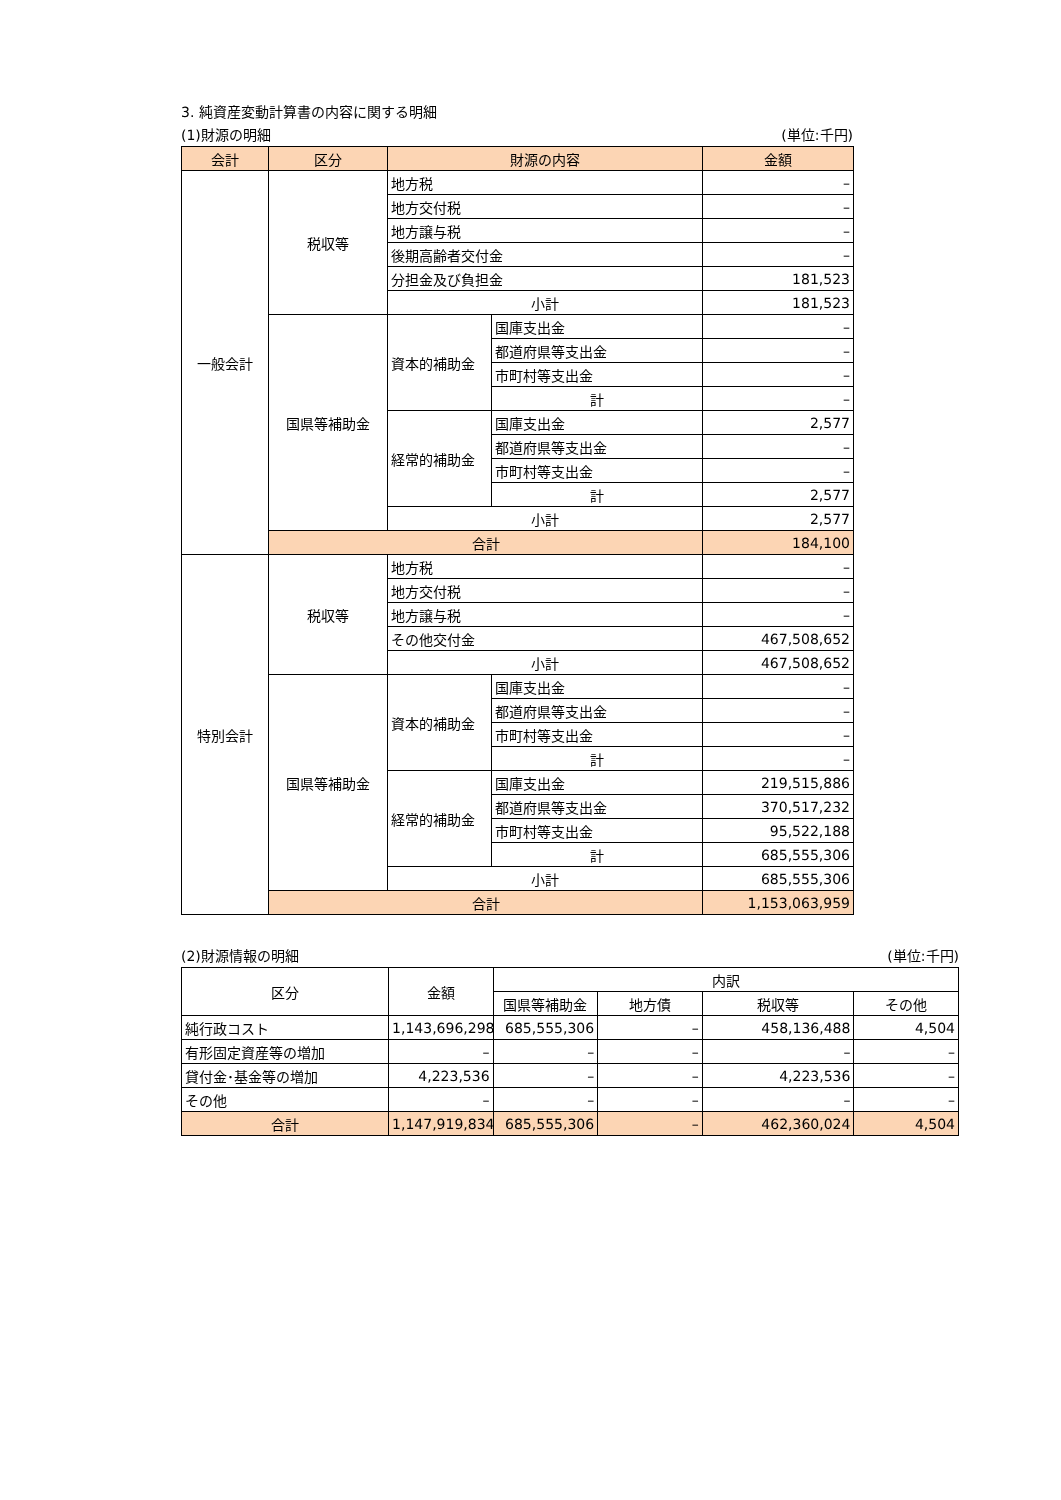3. 純資産変動計算書の内容に関する明細
(1)財源の明細 (単位:千円)
| 会計 | 区分 | 財源の内容 | | 金額 |
| --- | --- | --- | --- | --- |
| 一般会計 | 税収等 | 地方税 | | – |
| | | 地方交付税 | | – |
| | | 地方譲与税 | | – |
| | | 後期高齢者交付金 | | – |
| | | 分担金及び負担金 | | 181,523 |
| | | 小計 | | 181,523 |
| | 国県等補助金 | 資本的補助金 | 国庫支出金 | – |
| | | | 都道府県等支出金 | – |
| | | | 市町村等支出金 | – |
| | | | 計 | – |
| | | 経常的補助金 | 国庫支出金 | 2,577 |
| | | | 都道府県等支出金 | – |
| | | | 市町村等支出金 | – |
| | | | 計 | 2,577 |
| | | 小計 | | 2,577 |
| | 合計 | | | 184,100 |
| 特別会計 | 税収等 | 地方税 | | – |
| | | 地方交付税 | | – |
| | | 地方譲与税 | | – |
| | | その他交付金 | | 467,508,652 |
| | | 小計 | | 467,508,652 |
| | 国県等補助金 | 資本的補助金 | 国庫支出金 | – |
| | | | 都道府県等支出金 | – |
| | | | 市町村等支出金 | – |
| | | | 計 | – |
| | | 経常的補助金 | 国庫支出金 | 219,515,886 |
| | | | 都道府県等支出金 | 370,517,232 |
| | | | 市町村等支出金 | 95,522,188 |
| | | | 計 | 685,555,306 |
| | | 小計 | | 685,555,306 |
| | 合計 | | | 1,153,063,959 |
(2)財源情報の明細 (単位:千円)
| 区分 | 金額 | 内訳 | | | |
| | | 国県等補助金 | 地方債 | 税収等 | その他 |
| 純行政コスト | 1,143,696,298 | 685,555,306 | – | 458,136,488 | 4,504 |
| 有形固定資産等の増加 | – | – | – | – | – |
| 貸付金･基金等の増加 | 4,223,536 | – | – | 4,223,536 | – |
| その他 | – | – | – | – | – |
| 合計 | 1,147,919,834 | 685,555,306 | – | 462,360,024 | 4,504 |